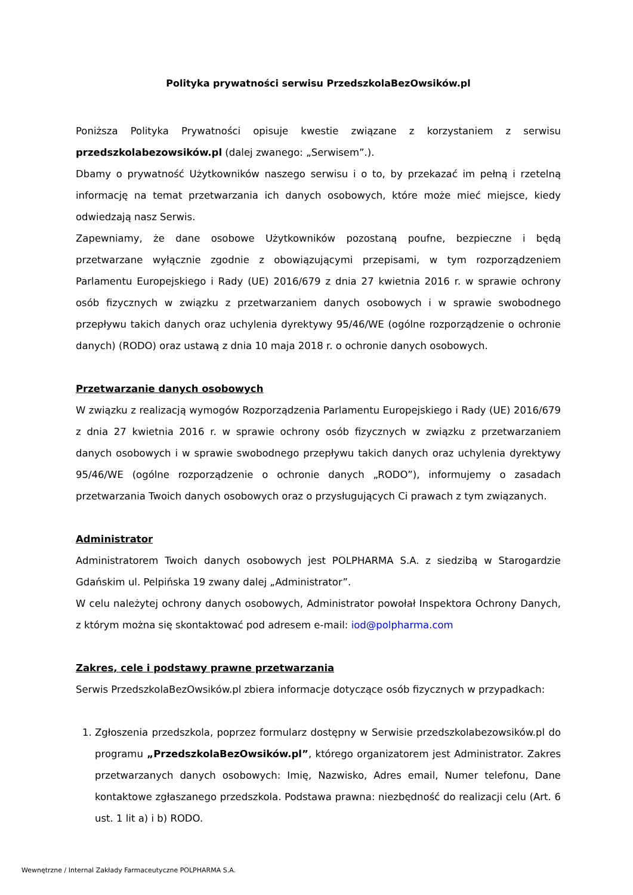Polityka prywatności serwisu PrzedszkolaBezOwsików.pl
Poniższa Polityka Prywatności opisuje kwestie związane z korzystaniem z serwisu przedszkolabezowsików.pl (dalej zwanego: „Serwisem”.).
Dbamy o prywatność Użytkowników naszego serwisu i o to, by przekazać im pełną i rzetelną informację na temat przetwarzania ich danych osobowych, które może mieć miejsce, kiedy odwiedzają nasz Serwis.
Zapewniamy, że dane osobowe Użytkowników pozostaną poufne, bezpieczne i będą przetwarzane wyłącznie zgodnie z obowiązującymi przepisami, w tym rozporządzeniem Parlamentu Europejskiego i Rady (UE) 2016/679 z dnia 27 kwietnia 2016 r. w sprawie ochrony osób fizycznych w związku z przetwarzaniem danych osobowych i w sprawie swobodnego przepływu takich danych oraz uchylenia dyrektywy 95/46/WE (ogólne rozporządzenie o ochronie danych) (RODO) oraz ustawą z dnia 10 maja 2018 r. o ochronie danych osobowych.
Przetwarzanie danych osobowych
W związku z realizacją wymogów Rozporządzenia Parlamentu Europejskiego i Rady (UE) 2016/679 z dnia 27 kwietnia 2016 r. w sprawie ochrony osób fizycznych w związku z przetwarzaniem danych osobowych i w sprawie swobodnego przepływu takich danych oraz uchylenia dyrektywy 95/46/WE (ogólne rozporządzenie o ochronie danych „RODO”), informujemy o zasadach przetwarzania Twoich danych osobowych oraz o przysługujących Ci prawach z tym związanych.
Administrator
Administratorem Twoich danych osobowych jest POLPHARMA S.A. z siedzibą w Starogardzie Gdańskim ul. Pelpińska 19 zwany dalej „Administrator”.
W celu należytej ochrony danych osobowych, Administrator powołał Inspektora Ochrony Danych, z którym można się skontaktować pod adresem e-mail: iod@polpharma.com
Zakres, cele i podstawy prawne przetwarzania
Serwis PrzedszkolaBezOwsików.pl zbiera informacje dotyczące osób fizycznych w przypadkach:
1. Zgłoszenia przedszkola, poprzez formularz dostępny w Serwisie przedszkolabezowsików.pl do programu „PrzedszkolaBezOwsików.pl”, którego organizatorem jest Administrator. Zakres przetwarzanych danych osobowych: Imię, Nazwisko, Adres email, Numer telefonu, Dane kontaktowe zgłaszanego przedszkola. Podstawa prawna: niezbędność do realizacji celu (Art. 6 ust. 1 lit a) i b) RODO.
Wewnętrzne / Internal Zakłady Farmaceutyczne POLPHARMA S.A.